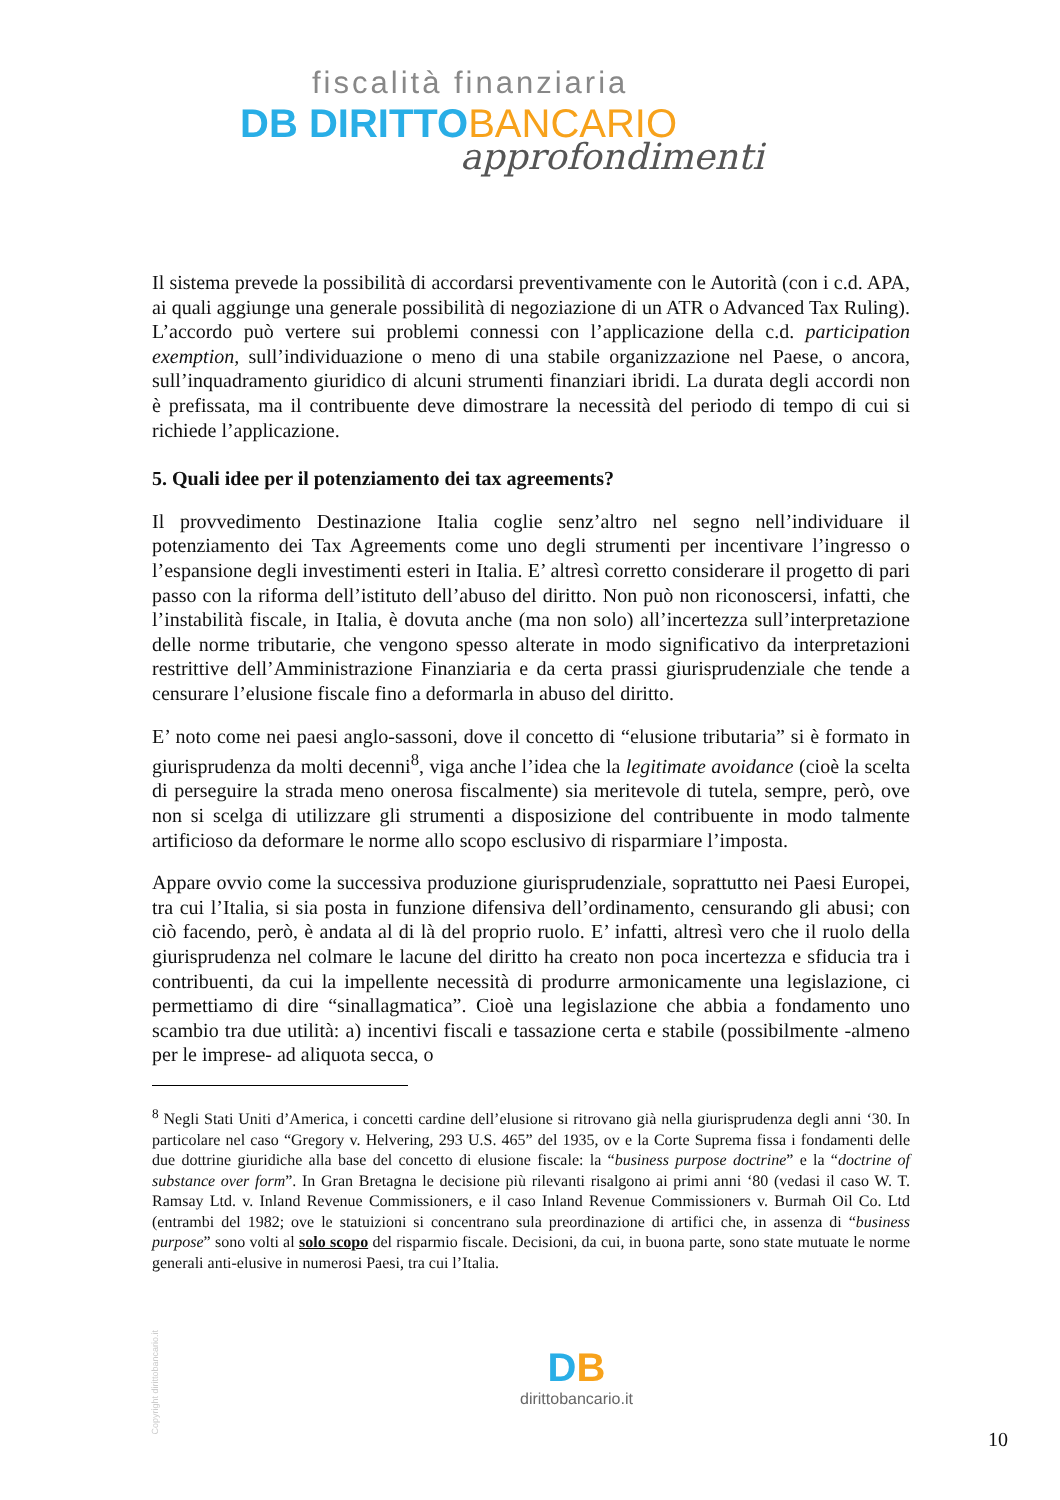fiscalità finanziaria
DB DIRITTO BANCARIO
approfondimenti
Il sistema prevede la possibilità di accordarsi preventivamente con le Autorità (con i c.d. APA, ai quali aggiunge una generale possibilità di negoziazione di un ATR o Advanced Tax Ruling). L’accordo può vertere sui problemi connessi con l’applicazione della c.d. participation exemption, sull’individuazione o meno di una stabile organizzazione nel Paese, o ancora, sull’inquadramento giuridico di alcuni strumenti finanziari ibridi. La durata degli accordi non è prefissata, ma il contribuente deve dimostrare la necessità del periodo di tempo di cui si richiede l’applicazione.
5. Quali idee per il potenziamento dei tax agreements?
Il provvedimento Destinazione Italia coglie senz’altro nel segno nell’individuare il potenziamento dei Tax Agreements come uno degli strumenti per incentivare l’ingresso o l’espansione degli investimenti esteri in Italia. E’ altresì corretto considerare il progetto di pari passo con la riforma dell’istituto dell’abuso del diritto. Non può non riconoscersi, infatti, che l’instabilità fiscale, in Italia, è dovuta anche (ma non solo) all’incertezza sull’interpretazione delle norme tributarie, che vengono spesso alterate in modo significativo da interpretazioni restrittive dell’Amministrazione Finanziaria e da certa prassi giurisprudenziale che tende a censurare l’elusione fiscale fino a deformarla in abuso del diritto.
E’ noto come nei paesi anglo-sassoni, dove il concetto di “elusione tributaria” si è formato in giurisprudenza da molti decenni<sup>8</sup>, viga anche l’idea che la legitimate avoidance (cioè la scelta di perseguire la strada meno onerosa fiscalmente) sia meritevole di tutela, sempre, però, ove non si scelga di utilizzare gli strumenti a disposizione del contribuente in modo talmente artificioso da deformare le norme allo scopo esclusivo di risparmiare l’imposta.
Appare ovvio come la successiva produzione giurisprudenziale, soprattutto nei Paesi Europei, tra cui l’Italia, si sia posta in funzione difensiva dell’ordinamento, censurando gli abusi; con ciò facendo, però, è andata al di là del proprio ruolo. E’ infatti, altresì vero che il ruolo della giurisprudenza nel colmare le lacune del diritto ha creato non poca incertezza e sfiducia tra i contribuenti, da cui la impellente necessità di produrre armonicamente una legislazione, ci permettiamo di dire “sinallagmatica”. Cioè una legislazione che abbia a fondamento uno scambio tra due utilità: a) incentivi fiscali e tassazione certa e stabile (possibilmente -almeno per le imprese- ad aliquota secca, o
<sup>8</sup> Negli Stati Uniti d’America, i concetti cardine dell’elusione si ritrovano già nella giurisprudenza degli anni ‘30. In particolare nel caso “Gregory v. Helvering, 293 U.S. 465” del 1935, ov e la Corte Suprema fissa i fondamenti delle due dottrine giuridiche alla base del concetto di elusione fiscale: la “business purpose doctrine” e la “doctrine of substance over form”. In Gran Bretagna le decisione più rilevanti risalgono ai primi anni ‘80 (vedasi il caso W. T. Ramsay Ltd. v. Inland Revenue Commissioners, e il caso Inland Revenue Commissioners v. Burmah Oil Co. Ltd (entrambi del 1982; ove le statuizioni si concentrano sula preordinazione di artifici che, in assenza di “business purpose” sono volti al solo scopo del risparmio fiscale. Decisioni, da cui, in buona parte, sono state mutuate le norme generali anti-elusive in numerosi Paesi, tra cui l’Italia.
Copyright dirittobancario.it
DB
dirittobancario.it
10